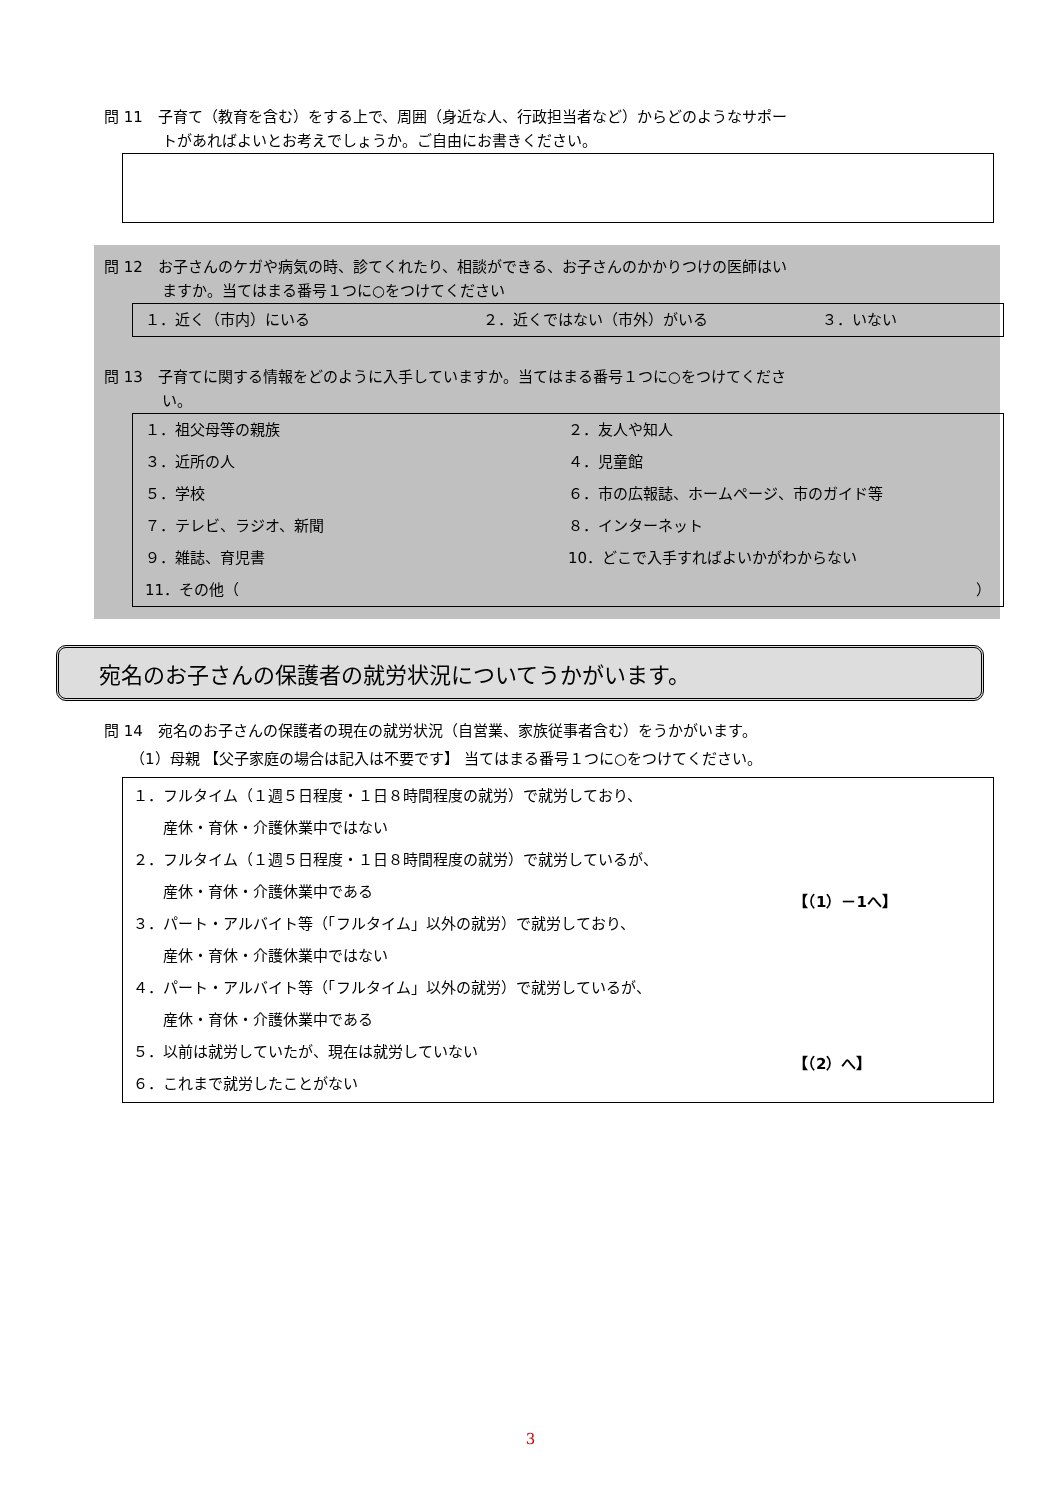問 11　子育て（教育を含む）をする上で、周囲（身近な人、行政担当者など）からどのようなサポー
トがあればよいとお考えでしょうか。ご自由にお書きください。
問 12　お子さんのケガや病気の時、診てくれたり、相談ができる、お子さんのかかりつけの医師はい
ますか。当てはまる番号１つに○をつけてください
１．近く（市内）にいる ２．近くではない（市外）がいる ３．いない
問 13　子育てに関する情報をどのように入手していますか。当てはまる番号１つに○をつけてくださ
い。
１．祖父母等の親族 ２．友人や知人
３．近所の人 ４．児童館
５．学校 ６．市の広報誌、ホームページ、市のガイド等
７．テレビ、ラジオ、新聞 ８．インターネット
９．雑誌、育児書 10．どこで入手すればよいかがわからない
11．その他（ ）
宛名のお子さんの保護者の就労状況についてうかがいます。
問 14　宛名のお子さんの保護者の現在の就労状況（自営業、家族従事者含む）をうかがいます。
（1）母親 【父子家庭の場合は記入は不要です】 当てはまる番号１つに○をつけてください。
１．フルタイム（１週５日程度・１日８時間程度の就労）で就労しており、
　　産休・育休・介護休業中ではない
２．フルタイム（１週５日程度・１日８時間程度の就労）で就労しているが、
　　産休・育休・介護休業中である
３．パート・アルバイト等（「フルタイム」以外の就労）で就労しており、
　　産休・育休・介護休業中ではない
４．パート・アルバイト等（「フルタイム」以外の就労）で就労しているが、
　　産休・育休・介護休業中である
【（1）－1へ】
５．以前は就労していたが、現在は就労していない
６．これまで就労したことがない
【（2）へ】
3